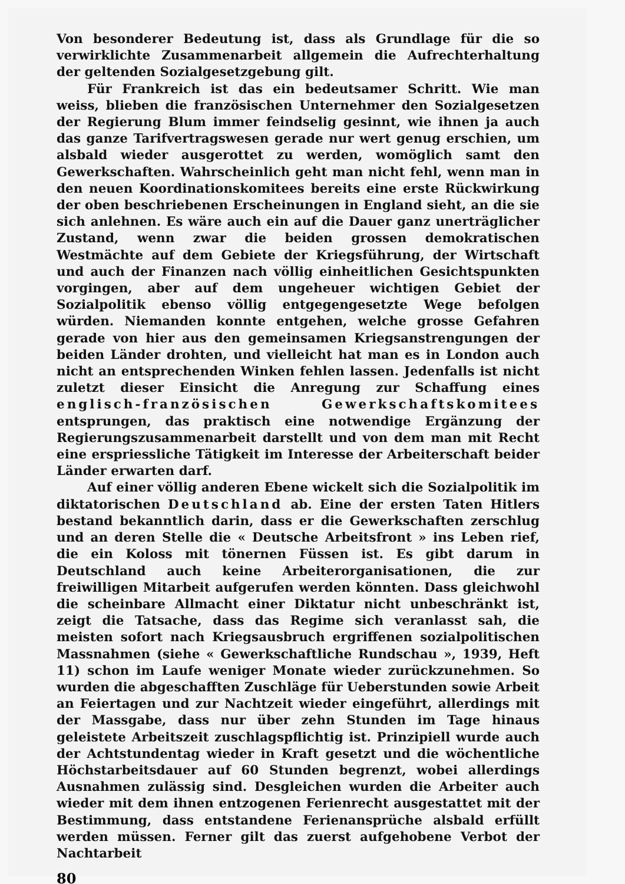Von besonderer Bedeutung ist, dass als Grundlage für die so verwirklichte Zusammenarbeit allgemein die Aufrechterhaltung der geltenden Sozialgesetzgebung gilt.
Für Frankreich ist das ein bedeutsamer Schritt. Wie man weiss, blieben die französischen Unternehmer den Sozialgesetzen der Regierung Blum immer feindselig gesinnt, wie ihnen ja auch das ganze Tarifvertragswesen gerade nur wert genug erschien, um alsbald wieder ausgerottet zu werden, womöglich samt den Gewerkschaften. Wahrscheinlich geht man nicht fehl, wenn man in den neuen Koordinationskomitees bereits eine erste Rückwirkung der oben beschriebenen Erscheinungen in England sieht, an die sie sich anlehnen. Es wäre auch ein auf die Dauer ganz unerträglicher Zustand, wenn zwar die beiden grossen demokratischen Westmächte auf dem Gebiete der Kriegsführung, der Wirtschaft und auch der Finanzen nach völlig einheitlichen Gesichtspunkten vorgingen, aber auf dem ungeheuer wichtigen Gebiet der Sozialpolitik ebenso völlig entgegengesetzte Wege befolgen würden. Niemanden konnte entgehen, welche grosse Gefahren gerade von hier aus den gemeinsamen Kriegsanstrengungen der beiden Länder drohten, und vielleicht hat man es in London auch nicht an entsprechenden Winken fehlen lassen. Jedenfalls ist nicht zuletzt dieser Einsicht die Anregung zur Schaffung eines englisch-französischen Gewerkschaftskomitees entsprungen, das praktisch eine notwendige Ergänzung der Regierungszusammenarbeit darstellt und von dem man mit Recht eine erspriessliche Tätigkeit im Interesse der Arbeiterschaft beider Länder erwarten darf.
Auf einer völlig anderen Ebene wickelt sich die Sozialpolitik im diktatorischen Deutschland ab. Eine der ersten Taten Hitlers bestand bekanntlich darin, dass er die Gewerkschaften zerschlug und an deren Stelle die « Deutsche Arbeitsfront » ins Leben rief, die ein Koloss mit tönernen Füssen ist. Es gibt darum in Deutschland auch keine Arbeiterorganisationen, die zur freiwilligen Mitarbeit aufgerufen werden könnten. Dass gleichwohl die scheinbare Allmacht einer Diktatur nicht unbeschränkt ist, zeigt die Tatsache, dass das Regime sich veranlasst sah, die meisten sofort nach Kriegsausbruch ergriffenen sozialpolitischen Massnahmen (siehe « Gewerkschaftliche Rundschau », 1939, Heft 11) schon im Laufe weniger Monate wieder zurückzunehmen. So wurden die abgeschafften Zuschläge für Ueberstunden sowie Arbeit an Feiertagen und zur Nachtzeit wieder eingeführt, allerdings mit der Massgabe, dass nur über zehn Stunden im Tage hinaus geleistete Arbeitszeit zuschlagspflichtig ist. Prinzipiell wurde auch der Achtstundentag wieder in Kraft gesetzt und die wöchentliche Höchstarbeitsdauer auf 60 Stunden begrenzt, wobei allerdings Ausnahmen zulässig sind. Desgleichen wurden die Arbeiter auch wieder mit dem ihnen entzogenen Ferienrecht ausgestattet mit der Bestimmung, dass entstandene Ferienansprüche alsbald erfüllt werden müssen. Ferner gilt das zuerst aufgehobene Verbot der Nachtarbeit
80